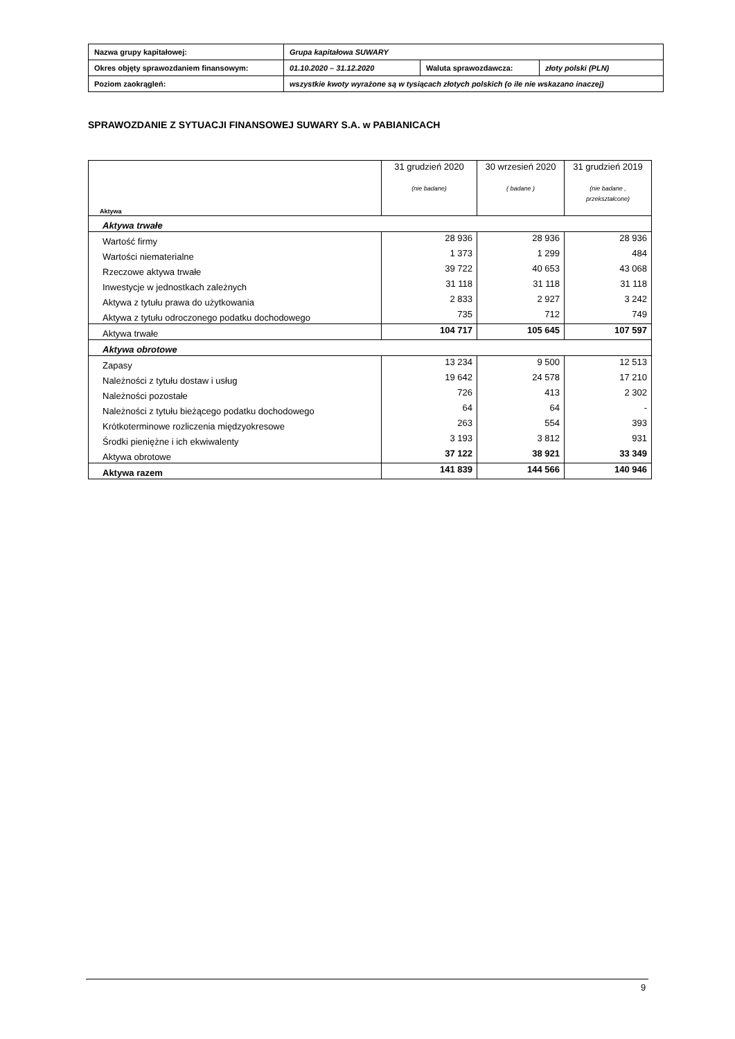| Nazwa grupy kapitałowej: | Grupa kapitałowa SUWARY | | |
| Okres objęty sprawozdaniem finansowym: | 01.10.2020 – 31.12.2020 | Waluta sprawozdawcza: | złoty polski (PLN) |
| Poziom zaokrągleń: | wszystkie kwoty wyrażone są w tysiącach złotych polskich (o ile nie wskazano inaczej) | | |
SPRAWOZDANIE Z SYTUACJI FINANSOWEJ SUWARY S.A. w PABIANICACH
| Aktywa | 31 grudzień 2020 (nie badane) | 30 wrzesień 2020 ( badane ) | 31 grudzień 2019 (nie badane , przekształcone) |
| Aktywa trwałe | | | |
| Wartość firmy | 28 936 | 28 936 | 28 936 |
| Wartości niematerialne | 1 373 | 1 299 | 484 |
| Rzeczowe aktywa trwałe | 39 722 | 40 653 | 43 068 |
| Inwestycje w jednostkach zależnych | 31 118 | 31 118 | 31 118 |
| Aktywa z tytułu prawa do użytkowania | 2 833 | 2 927 | 3 242 |
| Aktywa z tytułu odroczonego podatku dochodowego | 735 | 712 | 749 |
| Aktywa trwałe | 104 717 | 105 645 | 107 597 |
| Aktywa obrotowe | | | |
| Zapasy | 13 234 | 9 500 | 12 513 |
| Należności z tytułu dostaw i usług | 19 642 | 24 578 | 17 210 |
| Należności pozostałe | 726 | 413 | 2 302 |
| Należności z tytułu bieżącego podatku dochodowego | 64 | 64 | - |
| Krótkoterminowe rozliczenia międzyokresowe | 263 | 554 | 393 |
| Środki pieniężne i ich ekwiwalenty | 3 193 | 3 812 | 931 |
| Aktywa obrotowe | 37 122 | 38 921 | 33 349 |
| Aktywa razem | 141 839 | 144 566 | 140 946 |
9